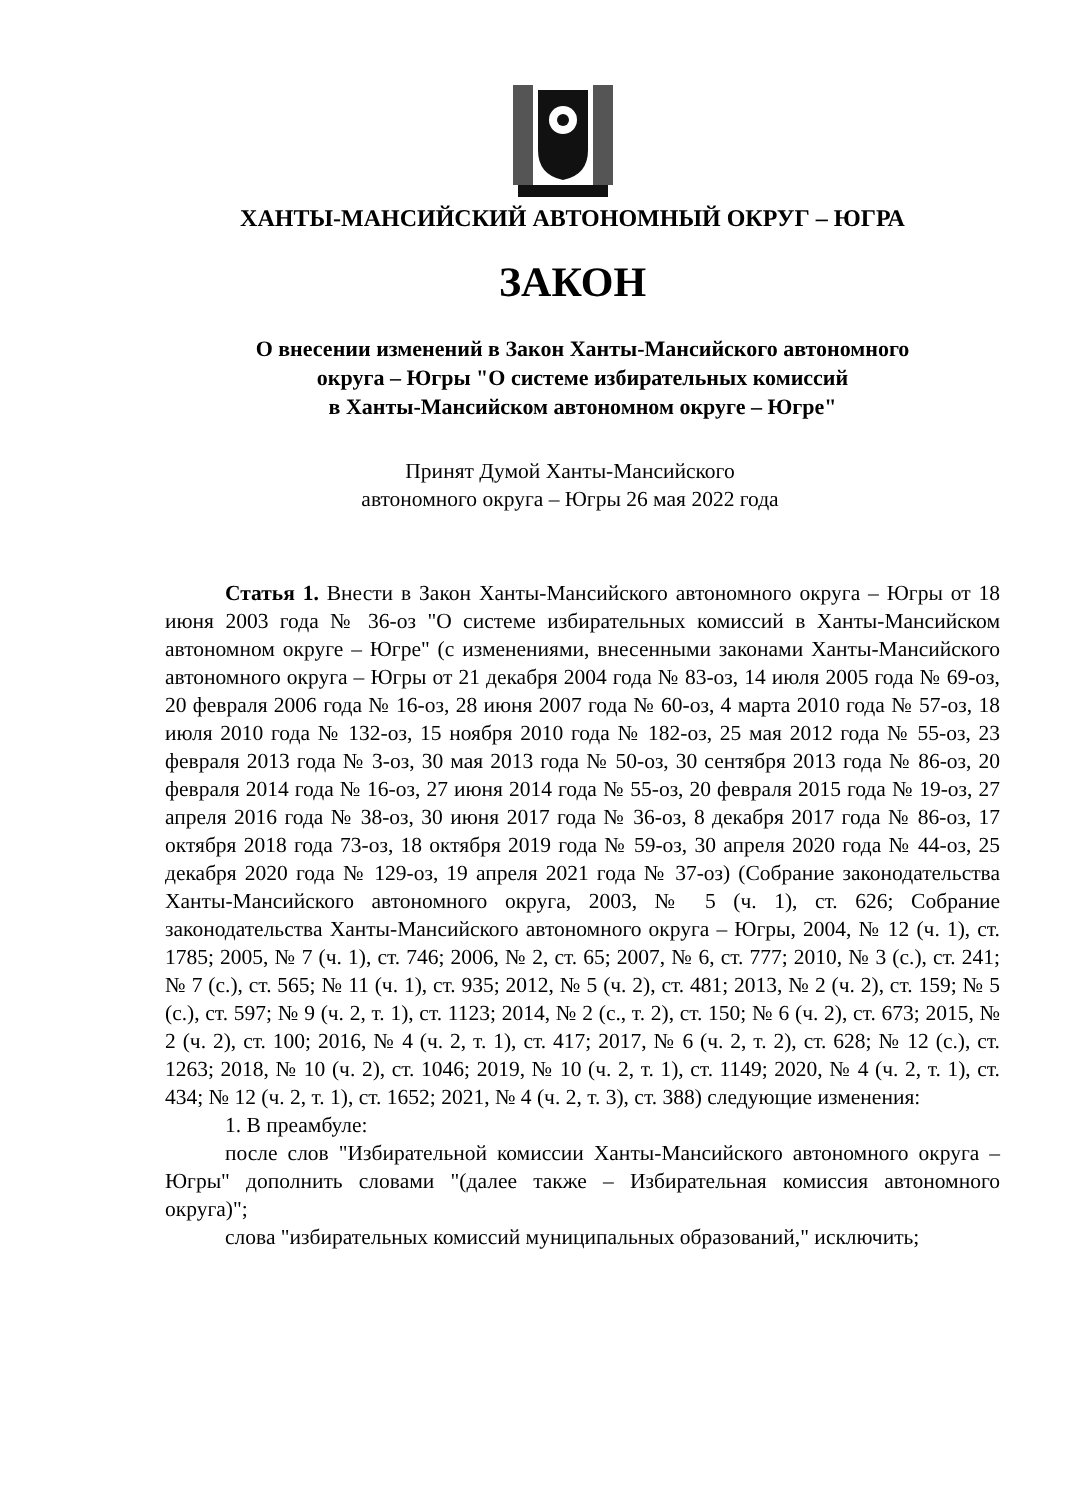ХАНТЫ-МАНСИЙСКИЙ АВТОНОМНЫЙ ОКРУГ – ЮГРА
ЗАКОН
О внесении изменений в Закон Ханты-Мансийского автономного
округа – Югры "О системе избирательных комиссий
в Ханты-Мансийском автономном округе – Югре"
Принят Думой Ханты-Мансийского
автономного округа – Югры 26 мая 2022 года
Статья 1. Внести в Закон Ханты-Мансийского автономного округа – Югры от 18 июня 2003 года № 36-оз "О системе избирательных комиссий в Ханты-Мансийском автономном округе – Югре" (с изменениями, внесенными законами Ханты-Мансийского автономного округа – Югры от 21 декабря 2004 года № 83-оз, 14 июля 2005 года № 69-оз, 20 февраля 2006 года № 16-оз, 28 июня 2007 года № 60-оз, 4 марта 2010 года № 57-оз, 18 июля 2010 года № 132-оз, 15 ноября 2010 года № 182-оз, 25 мая 2012 года № 55-оз, 23 февраля 2013 года № 3-оз, 30 мая 2013 года № 50-оз, 30 сентября 2013 года № 86-оз, 20 февраля 2014 года № 16-оз, 27 июня 2014 года № 55-оз, 20 февраля 2015 года № 19-оз, 27 апреля 2016 года № 38-оз, 30 июня 2017 года № 36-оз, 8 декабря 2017 года № 86-оз, 17 октября 2018 года 73-оз, 18 октября 2019 года № 59-оз, 30 апреля 2020 года № 44-оз, 25 декабря 2020 года № 129-оз, 19 апреля 2021 года № 37-оз) (Собрание законодательства Ханты-Мансийского автономного округа, 2003, № 5 (ч. 1), ст. 626; Собрание законодательства Ханты-Мансийского автономного округа – Югры, 2004, № 12 (ч. 1), ст. 1785; 2005, № 7 (ч. 1), ст. 746; 2006, № 2, ст. 65; 2007, № 6, ст. 777; 2010, № 3 (с.), ст. 241; № 7 (с.), ст. 565; № 11 (ч. 1), ст. 935; 2012, № 5 (ч. 2), ст. 481; 2013, № 2 (ч. 2), ст. 159; № 5 (с.), ст. 597; № 9 (ч. 2, т. 1), ст. 1123; 2014, № 2 (с., т. 2), ст. 150; № 6 (ч. 2), ст. 673; 2015, № 2 (ч. 2), ст. 100; 2016, № 4 (ч. 2, т. 1), ст. 417; 2017, № 6 (ч. 2, т. 2), ст. 628; № 12 (с.), ст. 1263; 2018, № 10 (ч. 2), ст. 1046; 2019, № 10 (ч. 2, т. 1), ст. 1149; 2020, № 4 (ч. 2, т. 1), ст. 434; № 12 (ч. 2, т. 1), ст. 1652; 2021, № 4 (ч. 2, т. 3), ст. 388) следующие изменения:
1. В преамбуле:
после слов "Избирательной комиссии Ханты-Мансийского автономного округа – Югры" дополнить словами "(далее также – Избирательная комиссия автономного округа)";
слова "избирательных комиссий муниципальных образований," исключить;